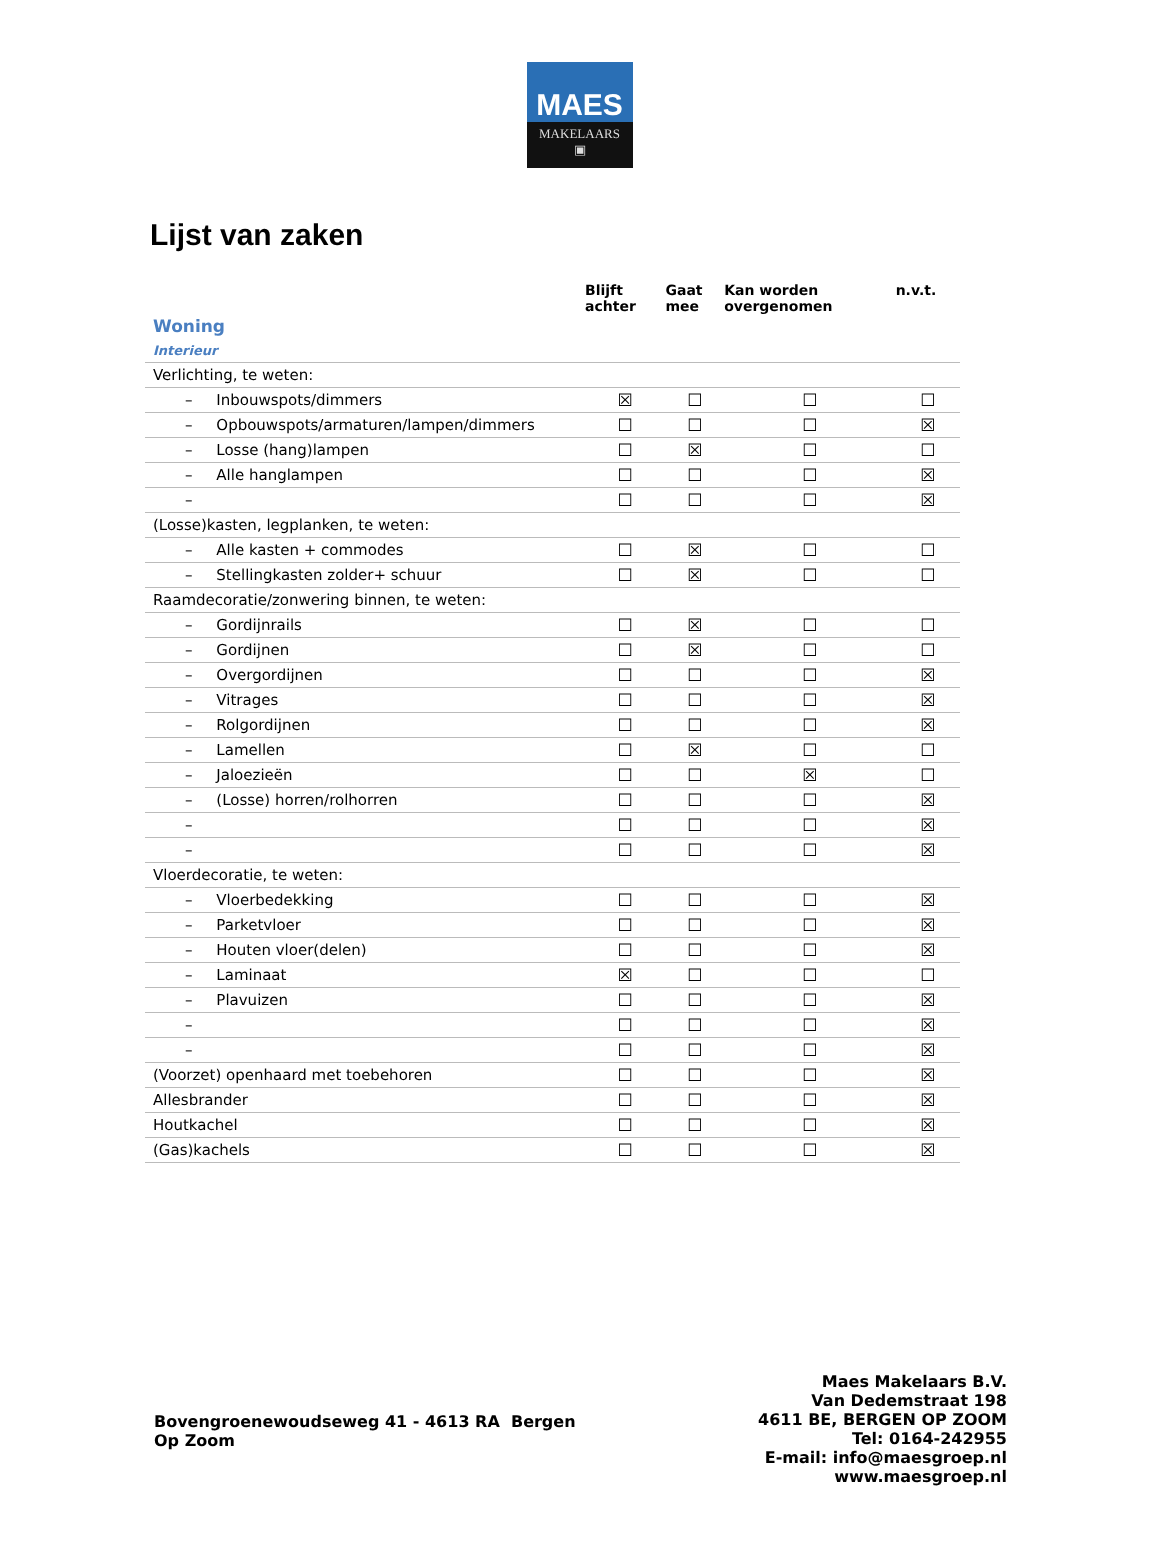MAES
MAKELAARS
▣
Lijst van zaken
| | Blijft achter | Gaat mee | Kan worden overgenomen | n.v.t. |
| --- | --- | --- | --- | --- |
| Woning | | | | |
| Interieur | | | | |
| Verlichting, te weten: | | | | |
| – Inbouwspots/dimmers | ☒ | ☐ | ☐ | ☐ |
| – Opbouwspots/armaturen/lampen/dimmers | ☐ | ☐ | ☐ | ☒ |
| – Losse (hang)lampen | ☐ | ☒ | ☐ | ☐ |
| – Alle hanglampen | ☐ | ☐ | ☐ | ☒ |
| – | ☐ | ☐ | ☐ | ☒ |
| (Losse)kasten, legplanken, te weten: | | | | |
| – Alle kasten + commodes | ☐ | ☒ | ☐ | ☐ |
| – Stellingkasten zolder+ schuur | ☐ | ☒ | ☐ | ☐ |
| Raamdecoratie/zonwering binnen, te weten: | | | | |
| – Gordijnrails | ☐ | ☒ | ☐ | ☐ |
| – Gordijnen | ☐ | ☒ | ☐ | ☐ |
| – Overgordijnen | ☐ | ☐ | ☐ | ☒ |
| – Vitrages | ☐ | ☐ | ☐ | ☒ |
| – Rolgordijnen | ☐ | ☐ | ☐ | ☒ |
| – Lamellen | ☐ | ☒ | ☐ | ☐ |
| – Jaloezieën | ☐ | ☐ | ☒ | ☐ |
| – (Losse) horren/rolhorren | ☐ | ☐ | ☐ | ☒ |
| – | ☐ | ☐ | ☐ | ☒ |
| – | ☐ | ☐ | ☐ | ☒ |
| Vloerdecoratie, te weten: | | | | |
| – Vloerbedekking | ☐ | ☐ | ☐ | ☒ |
| – Parketvloer | ☐ | ☐ | ☐ | ☒ |
| – Houten vloer(delen) | ☐ | ☐ | ☐ | ☒ |
| – Laminaat | ☒ | ☐ | ☐ | ☐ |
| – Plavuizen | ☐ | ☐ | ☐ | ☒ |
| – | ☐ | ☐ | ☐ | ☒ |
| – | ☐ | ☐ | ☐ | ☒ |
| (Voorzet) openhaard met toebehoren | ☐ | ☐ | ☐ | ☒ |
| Allesbrander | ☐ | ☐ | ☐ | ☒ |
| Houtkachel | ☐ | ☐ | ☐ | ☒ |
| (Gas)kachels | ☐ | ☐ | ☐ | ☒ |
Bovengroenewoudseweg 41 - 4613 RA Bergen
Op Zoom
Maes Makelaars B.V.
Van Dedemstraat 198
4611 BE, BERGEN OP ZOOM
Tel: 0164-242955
E-mail: info@maesgroep.nl
www.maesgroep.nl